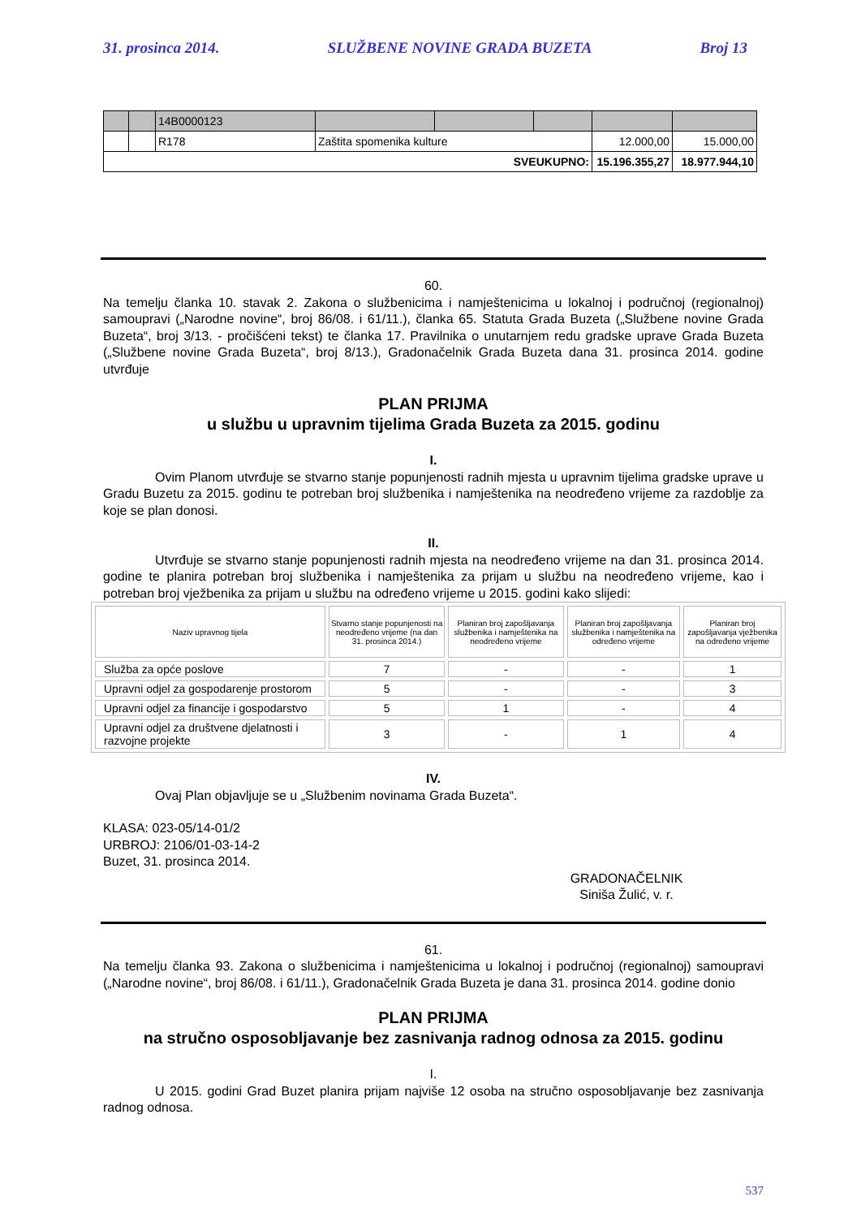31. prosinca 2014. SLUŽBENE NOVINE GRADA BUZETA Broj 13
| | | 14B0000123 | | | | | |
| | | R178 | Zaštita spomenika kulture | | | 12.000,00 | 15.000,00 |
| SVEUKUPNO: | | | | | | 15.196.355,27 | 18.977.944,10 |
60.
Na temelju članka 10. stavak 2. Zakona o službenicima i namještenicima u lokalnoj i područnoj (regionalnoj) samoupravi („Narodne novine“, broj 86/08. i 61/11.), članka 65. Statuta Grada Buzeta („Službene novine Grada Buzeta“, broj 3/13. - pročišćeni tekst) te članka 17. Pravilnika o unutarnjem redu gradske uprave Grada Buzeta („Službene novine Grada Buzeta“, broj 8/13.), Gradonačelnik Grada Buzeta dana 31. prosinca 2014. godine utvrđuje
PLAN PRIJMA
u službu u upravnim tijelima Grada Buzeta za 2015. godinu
I.
Ovim Planom utvrđuje se stvarno stanje popunjenosti radnih mjesta u upravnim tijelima gradske uprave u Gradu Buzetu za 2015. godinu te potreban broj službenika i namještenika na neodređeno vrijeme za razdoblje za koje se plan donosi.
II.
Utvrđuje se stvarno stanje popunjenosti radnih mjesta na neodređeno vrijeme na dan 31. prosinca 2014. godine te planira potreban broj službenika i namještenika za prijam u službu na neodređeno vrijeme, kao i potreban broj vježbenika za prijam u službu na određeno vrijeme u 2015. godini kako slijedi:
| Naziv upravnog tijela | Stvarno stanje popunjenosti na neodređeno vrijeme (na dan 31. prosinca 2014.) | Planiran broj zapošljavanja službenika i namještenika na neodređeno vrijeme | Planiran broj zapošljavanja službenika i namještenika na određeno vrijeme | Planiran broj zapošljavanja vježbenika na određeno vrijeme |
| --- | --- | --- | --- | --- |
| Služba za opće poslove | 7 | - | - | 1 |
| Upravni odjel za gospodarenje prostorom | 5 | - | - | 3 |
| Upravni odjel za financije i gospodarstvo | 5 | 1 | - | 4 |
| Upravni odjel za društvene djelatnosti i razvojne projekte | 3 | - | 1 | 4 |
IV.
Ovaj Plan objavljuje se u „Službenim novinama Grada Buzeta“.
KLASA: 023-05/14-01/2
URBROJ: 2106/01-03-14-2
Buzet, 31. prosinca 2014.
GRADONAČELNIK
Siniša Žulić, v. r.
61.
Na temelju članka 93. Zakona o službenicima i namještenicima u lokalnoj i područnoj (regionalnoj) samoupravi („Narodne novine“, broj 86/08. i 61/11.), Gradonačelnik Grada Buzeta je dana 31. prosinca 2014. godine donio
PLAN PRIJMA
na stručno osposobljavanje bez zasnivanja radnog odnosa za 2015. godinu
I.
U 2015. godini Grad Buzet planira prijam najviše 12 osoba na stručno osposobljavanje bez zasnivanja radnog odnosa.
537